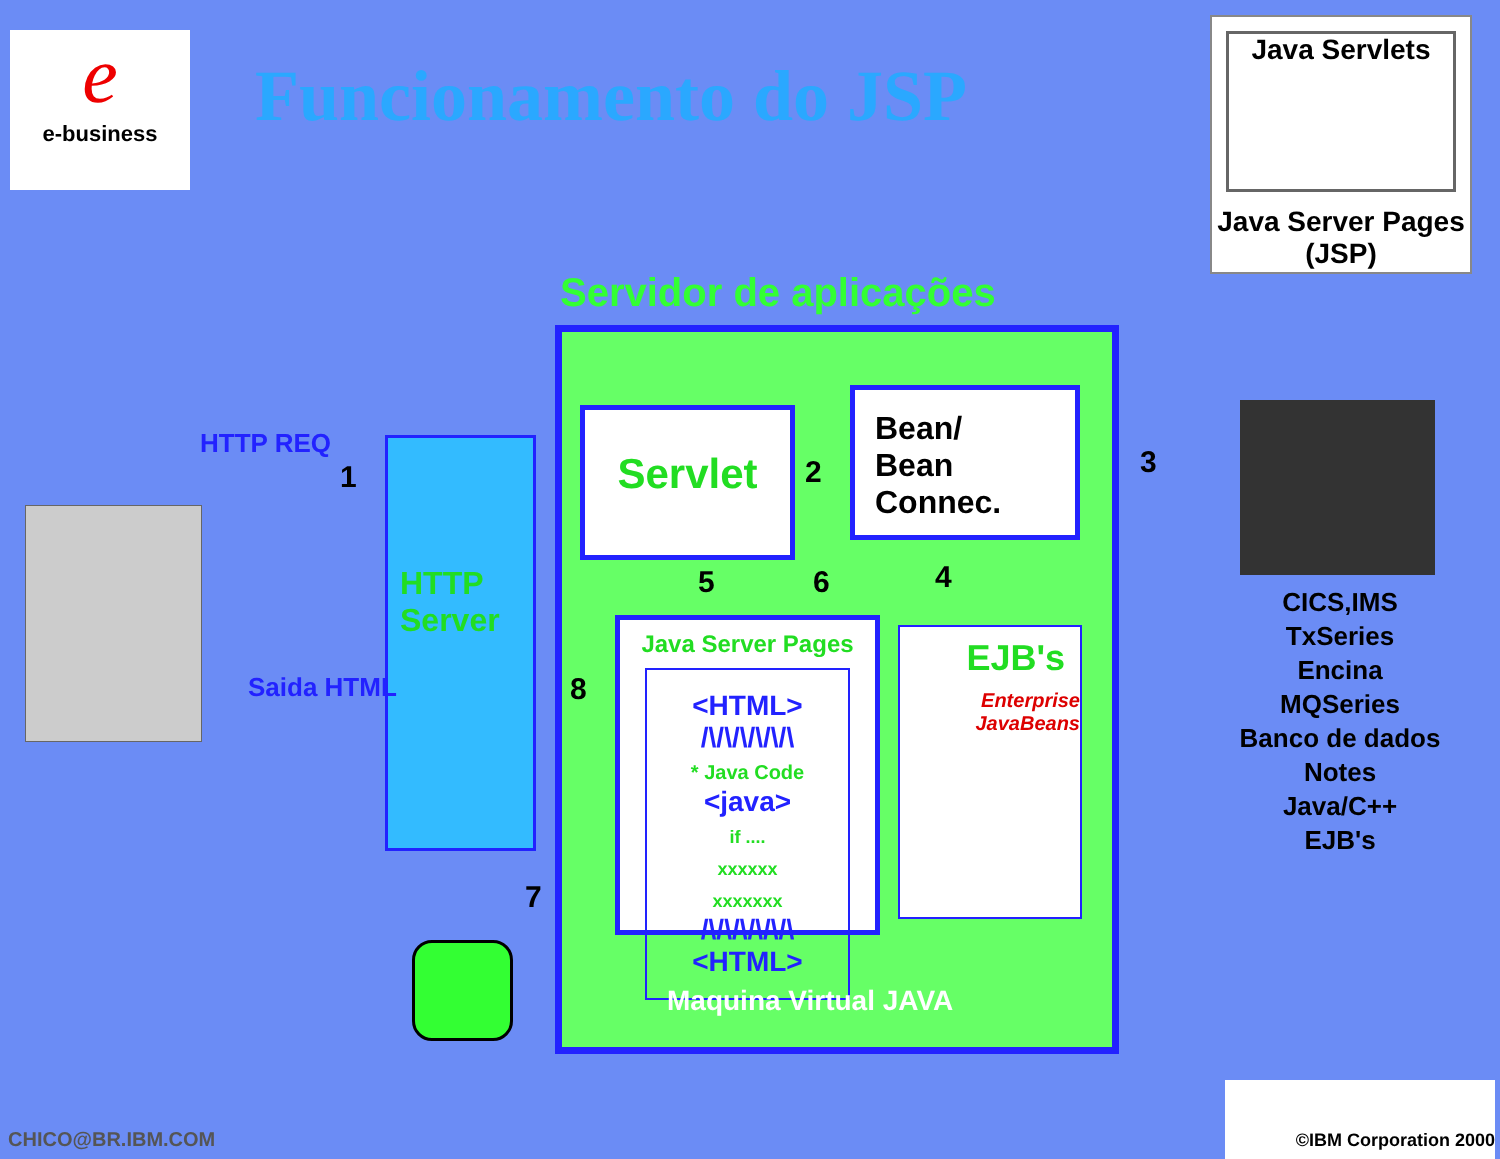e
e-business
Funcionamento do JSP
Java Servlets
Java Server Pages (JSP)
Servidor de aplicações
HTTP
Server
HTTP REQ
Saida HTML
Servlet
Bean/
Bean
Connec.
Java Server Pages
<HTML>
/\/\/\/\/\/\
* Java Code
<java>
if ....
xxxxxx
xxxxxxx
/\/\/\/\/\/\
<HTML>
EJB's
Enterprise JavaBeans
Maquina Virtual JAVA
1 2 3
4
5 6
7
8
CICS,IMS
TxSeries
Encina
MQSeries
Banco de dados
Notes
Java/C++
EJB's
CHICO@BR.IBM.COM
©IBM Corporation 2000